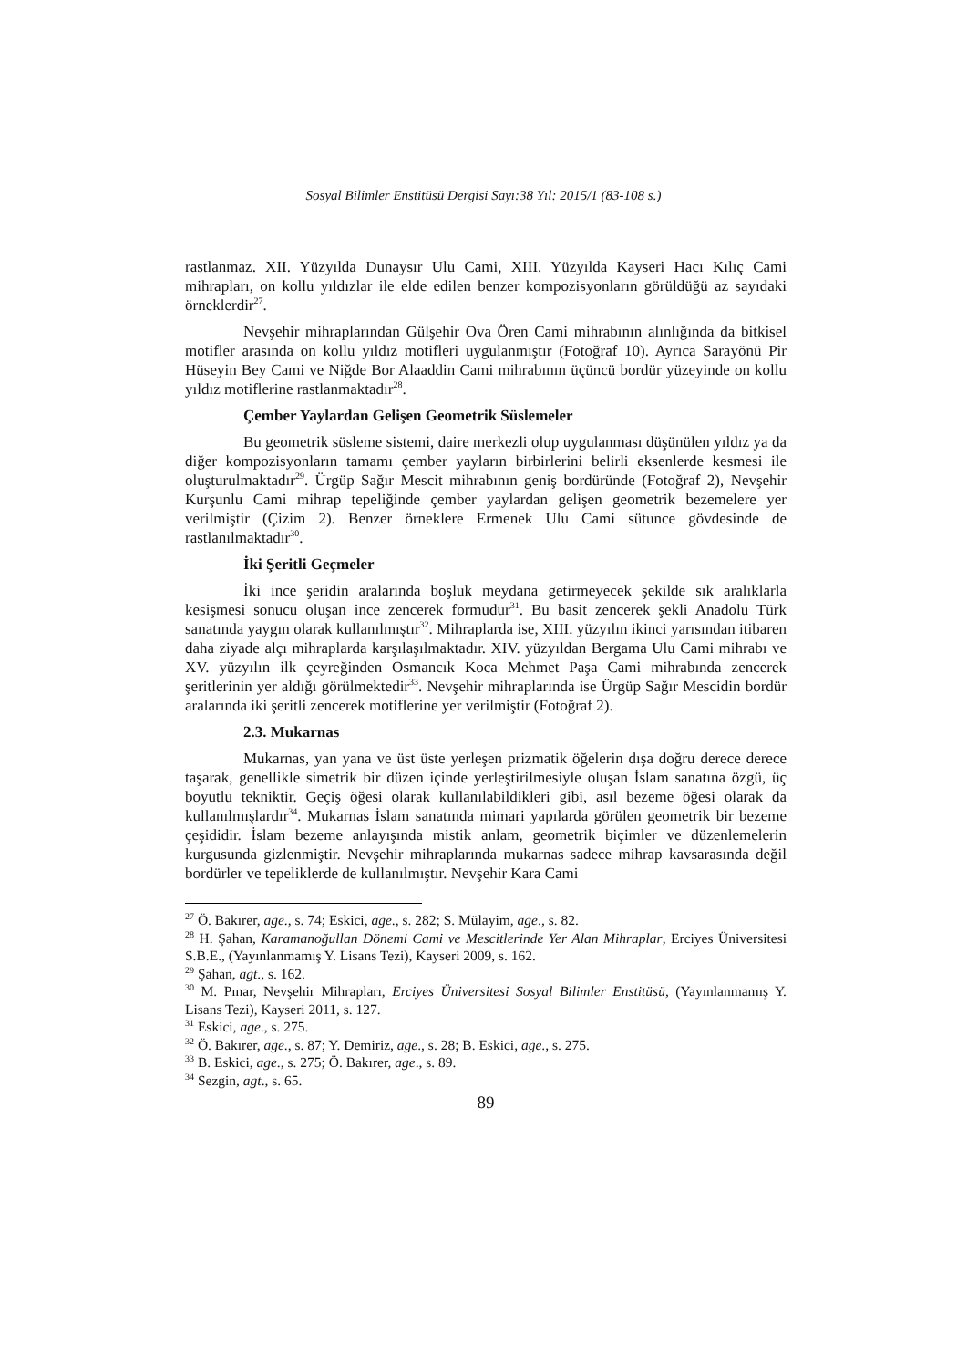Sosyal Bilimler Enstitüsü Dergisi Sayı:38 Yıl: 2015/1 (83-108 s.)
rastlanmaz. XII. Yüzyılda Dunaysır Ulu Cami, XIII. Yüzyılda Kayseri Hacı Kılıç Cami mihrapları, on kollu yıldızlar ile elde edilen benzer kompozisyonların görüldüğü az sayıdaki örneklerdir<sup>27</sup>.
Nevşehir mihraplarından Gülşehir Ova Ören Cami mihrabının alınlığında da bitkisel motifler arasında on kollu yıldız motifleri uygulanmıştır (Fotoğraf 10). Ayrıca Sarayönü Pir Hüseyin Bey Cami ve Niğde Bor Alaaddin Cami mihrabının üçüncü bordür yüzeyinde on kollu yıldız motiflerine rastlanmaktadır<sup>28</sup>.
Çember Yaylardan Gelişen Geometrik Süslemeler
Bu geometrik süsleme sistemi, daire merkezli olup uygulanması düşünülen yıldız ya da diğer kompozisyonların tamamı çember yayların birbirlerini belirli eksenlerde kesmesi ile oluşturulmaktadır<sup>29</sup>. Ürgüp Sağır Mescit mihrabının geniş bordüründe (Fotoğraf 2), Nevşehir Kurşunlu Cami mihrap tepeliğinde çember yaylardan gelişen geometrik bezemelere yer verilmiştir (Çizim 2). Benzer örneklere Ermenek Ulu Cami sütunce gövdesinde de rastlanılmaktadır<sup>30</sup>.
İki Şeritli Geçmeler
İki ince şeridin aralarında boşluk meydana getirmeyecek şekilde sık aralıklarla kesişmesi sonucu oluşan ince zencerek formudur<sup>31</sup>. Bu basit zencerek şekli Anadolu Türk sanatında yaygın olarak kullanılmıştır<sup>32</sup>. Mihraplarda ise, XIII. yüzyılın ikinci yarısından itibaren daha ziyade alçı mihraplarda karşılaşılmaktadır. XIV. yüzyıldan Bergama Ulu Cami mihrabı ve XV. yüzyılın ilk çeyreğinden Osmancık Koca Mehmet Paşa Cami mihrabında zencerek şeritlerinin yer aldığı görülmektedir<sup>33</sup>. Nevşehir mihraplarında ise Ürgüp Sağır Mescidin bordür aralarında iki şeritli zencerek motiflerine yer verilmiştir (Fotoğraf 2).
2.3. Mukarnas
Mukarnas, yan yana ve üst üste yerleşen prizmatik öğelerin dışa doğru derece derece taşarak, genellikle simetrik bir düzen içinde yerleştirilmesiyle oluşan İslam sanatına özgü, üç boyutlu tekniktir. Geçiş öğesi olarak kullanılabildikleri gibi, asıl bezeme öğesi olarak da kullanılmışlardır<sup>34</sup>. Mukarnas İslam sanatında mimari yapılarda görülen geometrik bir bezeme çeşididir. İslam bezeme anlayışında mistik anlam, geometrik biçimler ve düzenlemelerin kurgusunda gizlenmiştir. Nevşehir mihraplarında mukarnas sadece mihrap kavsarasında değil bordürler ve tepeliklerde de kullanılmıştır. Nevşehir Kara Cami
<sup>27</sup> Ö. Bakırer, age., s. 74; Eskici, age., s. 282; S. Mülayim, age., s. 82.
<sup>28</sup> H. Şahan, Karamanoğullan Dönemi Cami ve Mescitlerinde Yer Alan Mihraplar, Erciyes Üniversitesi S.B.E., (Yayınlanmamış Y. Lisans Tezi), Kayseri 2009, s. 162.
<sup>29</sup> Şahan, agt., s. 162.
<sup>30</sup> M. Pınar, Nevşehir Mihrapları, Erciyes Üniversitesi Sosyal Bilimler Enstitüsü, (Yayınlanmamış Y. Lisans Tezi), Kayseri 2011, s. 127.
<sup>31</sup> Eskici, age., s. 275.
<sup>32</sup> Ö. Bakırer, age., s. 87; Y. Demiriz, age., s. 28; B. Eskici, age., s. 275.
<sup>33</sup> B. Eskici, age., s. 275; Ö. Bakırer, age., s. 89.
<sup>34</sup> Sezgin, agt., s. 65.
89